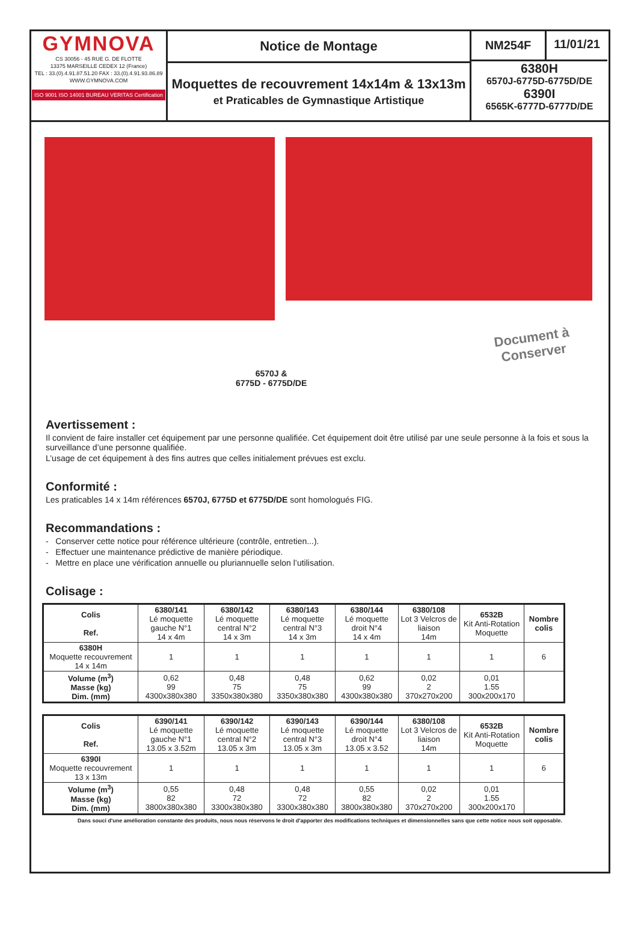GYMNOVA
CS 30056 - 45 RUE G. DE FLOTTE
13375 MARSEILLE CEDEX 12 (France)
TEL : 33.(0).4.91.87.51.20 FAX : 33.(0).4.91.93.86.89
WWW.GYMNOVA.COM
ISO 9001 ISO 14001 BUREAU VERITAS Certification
Notice de Montage
Moquettes de recouvrement 14x14m & 13x13m
et Praticables de Gymnastique Artistique
NM254F 11/01/21
6380H
6570J-6775D-6775D/DE
6390I
6565K-6777D-6777D/DE
6570J &
6775D - 6775D/DE
Document à
Conserver
Avertissement :
Il convient de faire installer cet équipement par une personne qualifiée. Cet équipement doit être utilisé par une seule personne à la fois et sous la surveillance d’une personne qualifiée.
L’usage de cet équipement à des fins autres que celles initialement prévues est exclu.
Conformité :
Les praticables 14 x 14m références 6570J, 6775D et 6775D/DE sont homologués FIG.
Recommandations :
- Conserver cette notice pour référence ultérieure (contrôle, entretien...).
- Effectuer une maintenance prédictive de manière périodique.
- Mettre en place une vérification annuelle ou pluriannuelle selon l’utilisation.
Colisage :
| Colis Ref. | 6380/141 Lé moquette gauche N°1 14 x 4m | 6380/142 Lé moquette central N°2 14 x 3m | 6380/143 Lé moquette central N°3 14 x 3m | 6380/144 Lé moquette droit N°4 14 x 4m | 6380/108 Lot 3 Velcros de liaison 14m | 6532B Kit Anti-Rotation Moquette | Nombre colis |
| 6380H Moquette recouvrement 14 x 14m | 1 | 1 | 1 | 1 | 1 | 1 | 6 |
| Volume (m<sup>3</sup>) Masse (kg) Dim. (mm) | 0,62 99 4300x380x380 | 0,48 75 3350x380x380 | 0,48 75 3350x380x380 | 0,62 99 4300x380x380 | 0,02 2 370x270x200 | 0,01 1.55 300x200x170 | |
| Colis Ref. | 6390/141 Lé moquette gauche N°1 13.05 x 3.52m | 6390/142 Lé moquette central N°2 13.05 x 3m | 6390/143 Lé moquette central N°3 13.05 x 3m | 6390/144 Lé moquette droit N°4 13.05 x 3.52 | 6380/108 Lot 3 Velcros de liaison 14m | 6532B Kit Anti-Rotation Moquette | Nombre colis |
| 6390I Moquette recouvrement 13 x 13m | 1 | 1 | 1 | 1 | 1 | 1 | 6 |
| Volume (m<sup>3</sup>) Masse (kg) Dim. (mm) | 0,55 82 3800x380x380 | 0,48 72 3300x380x380 | 0,48 72 3300x380x380 | 0,55 82 3800x380x380 | 0,02 2 370x270x200 | 0,01 1.55 300x200x170 | |
Dans souci d'une amélioration constante des produits, nous nous réservons le droit d'apporter des modifications techniques et dimensionnelles sans que cette notice nous soit opposable.